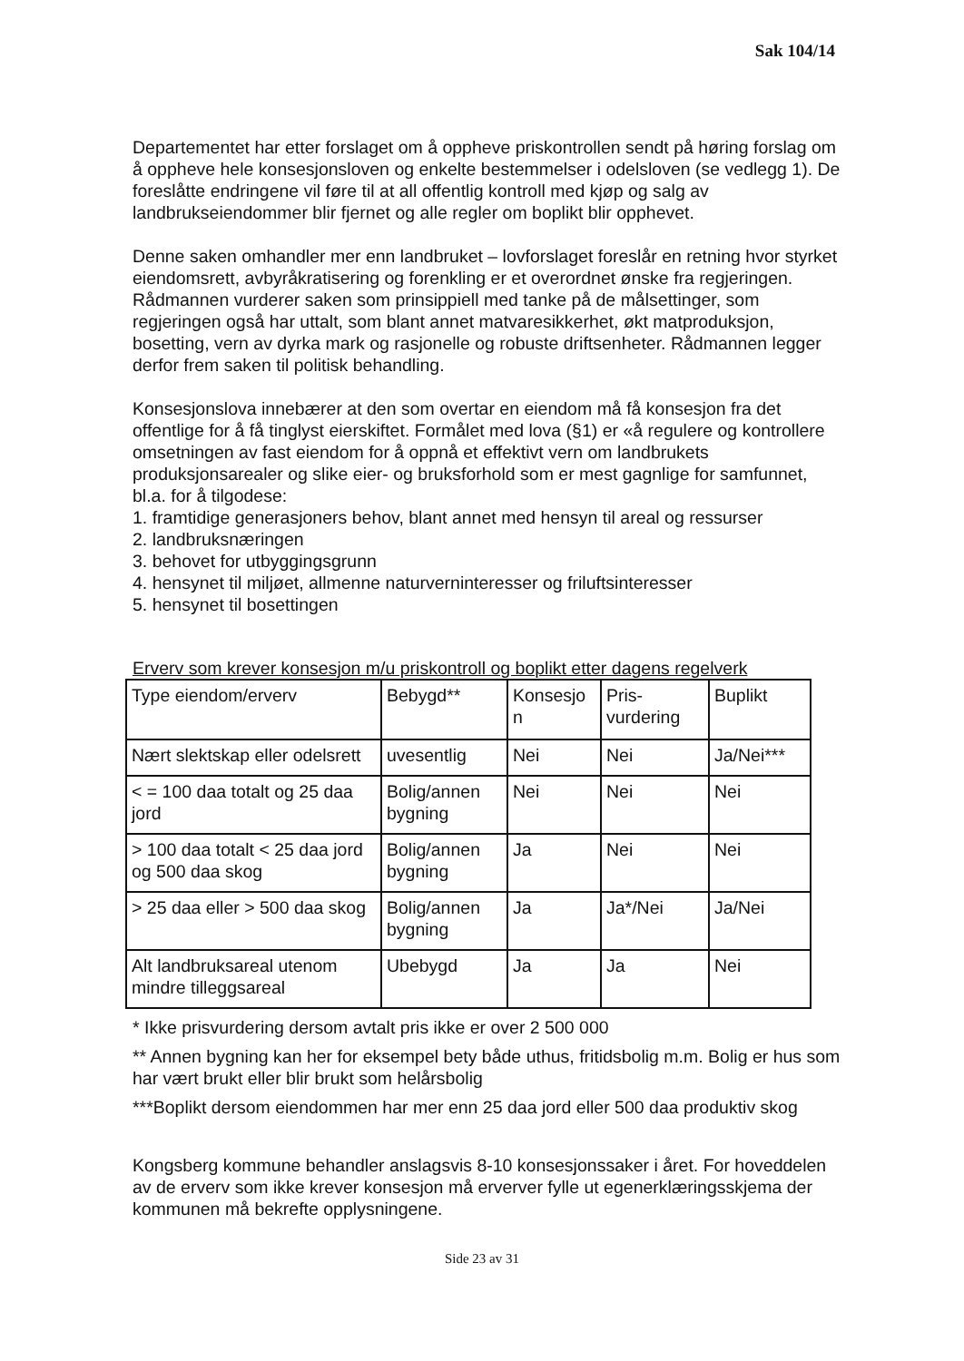Sak 104/14
Departementet har etter forslaget om å oppheve priskontrollen sendt på høring forslag om å oppheve hele konsesjonsloven og enkelte bestemmelser i odelsloven (se vedlegg 1). De foreslåtte endringene vil føre til at all offentlig kontroll med kjøp og salg av landbrukseiendommer blir fjernet og alle regler om boplikt blir opphevet.
Denne saken omhandler mer enn landbruket – lovforslaget foreslår en retning hvor styrket eiendomsrett, avbyråkratisering og forenkling er et overordnet ønske fra regjeringen. Rådmannen vurderer saken som prinsippiell med tanke på de målsettinger, som regjeringen også har uttalt, som blant annet matvaresikkerhet, økt matproduksjon, bosetting, vern av dyrka mark og rasjonelle og robuste driftsenheter. Rådmannen legger derfor frem saken til politisk behandling.
Konsesjonslova innebærer at den som overtar en eiendom må få konsesjon fra det offentlige for å få tinglyst eierskiftet. Formålet med lova (§1) er «å regulere og kontrollere omsetningen av fast eiendom for å oppnå et effektivt vern om landbrukets produksjonsarealer og slike eier- og bruksforhold som er mest gagnlige for samfunnet, bl.a. for å tilgodese:
1. framtidige generasjoners behov, blant annet med hensyn til areal og ressurser
2. landbruksnæringen
3. behovet for utbyggingsgrunn
4. hensynet til miljøet, allmenne naturverninteresser og friluftsinteresser
5. hensynet til bosettingen
Erverv som krever konsesjon m/u priskontroll og boplikt etter dagens regelverk
| Type eiendom/erverv | Bebygd** | Konsesjo n | Pris-vurdering | Buplikt |
| Nært slektskap eller odelsrett | uvesentlig | Nei | Nei | Ja/Nei*** |
| < = 100 daa totalt og 25 daa jord | Bolig/annen bygning | Nei | Nei | Nei |
| > 100 daa totalt < 25 daa jord og 500 daa skog | Bolig/annen bygning | Ja | Nei | Nei |
| > 25 daa eller > 500 daa skog | Bolig/annen bygning | Ja | Ja*/Nei | Ja/Nei |
| Alt landbruksareal utenom mindre tilleggsareal | Ubebygd | Ja | Ja | Nei |
* Ikke prisvurdering dersom avtalt pris ikke er over 2 500 000
** Annen bygning kan her for eksempel bety både uthus, fritidsbolig m.m. Bolig er hus som har vært brukt eller blir brukt som helårsbolig
***Boplikt dersom eiendommen har mer enn 25 daa jord eller 500 daa produktiv skog
Kongsberg kommune behandler anslagsvis 8-10 konsesjonssaker i året. For hoveddelen av de erverv som ikke krever konsesjon må erverver fylle ut egenerklæringsskjema der kommunen må bekrefte opplysningene.
Side 23 av 31